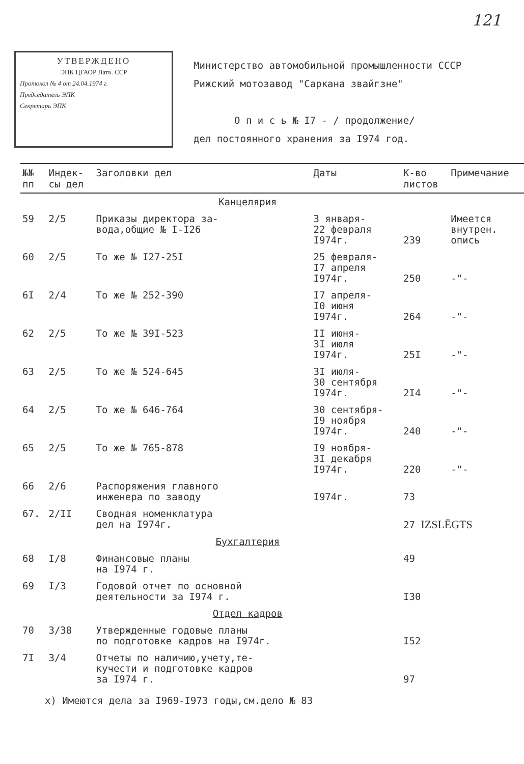121
УТВЕРЖДЕНО
ЭПК ЦГАОР Латв. ССР
Протокол № 4 от 24.04.1974 г.
Председатель ЭПК
Секретарь ЭПК
Министерство автомобильной промышленности СССР
Рижский мотозавод "Саркана звайгзне"
О п и с ь № I7 - / продолжение/
дел постоянного хранения за I974 год.
| №№ пп | Индек- сы дел | Заголовки дел | Даты | К-во листов | Примечание |
| --- | --- | --- | --- | --- | --- |
| | | Канцелярия | | | |
| 59 | 2/5 | Приказы директора за- вода,общие № I-I26 | 3 января- 22 февраля I974г. | 239 | Имеется внутрен. опись |
| 60 | 2/5 | То же № I27-25I | 25 февраля- I7 апреля I974г. | 250 | -"- |
| 6I | 2/4 | То же № 252-390 | I7 апреля- I0 июня I974г. | 264 | -"- |
| 62 | 2/5 | То же № 39I-523 | II июня- 3I июля I974г. | 25I | -"- |
| 63 | 2/5 | То же № 524-645 | 3I июля- 30 сентября I974г. | 2I4 | -"- |
| 64 | 2/5 | То же № 646-764 | 30 сентября- I9 ноября I974г. | 240 | -"- |
| 65 | 2/5 | То же № 765-878 | I9 ноября- 3I декабря I974г. | 220 | -"- |
| 66 | 2/6 | Распоряжения главного инженера по заводу | I974г. | 73 | |
| 67. | 2/II | Сводная номенклатура дел на I974г. | | 27 IZSLĒGTS | |
| | | Бухгалтерия | | | |
| 68 | I/8 | Финансовые планы на I974 г. | | 49 | |
| 69 | I/3 | Годовой отчет по основной деятельности за I974 г. | | I30 | |
| | | Отдел кадров | | | |
| 70 | 3/38 | Утвержденные годовые планы по подготовке кадров на I974г. | | I52 | |
| 7I | 3/4 | Отчеты по наличию,учету,те- кучести и подготовке кадров за I974 г. | | 97 | |
х) Имеются дела за I969-I973 годы,см.дело № 83